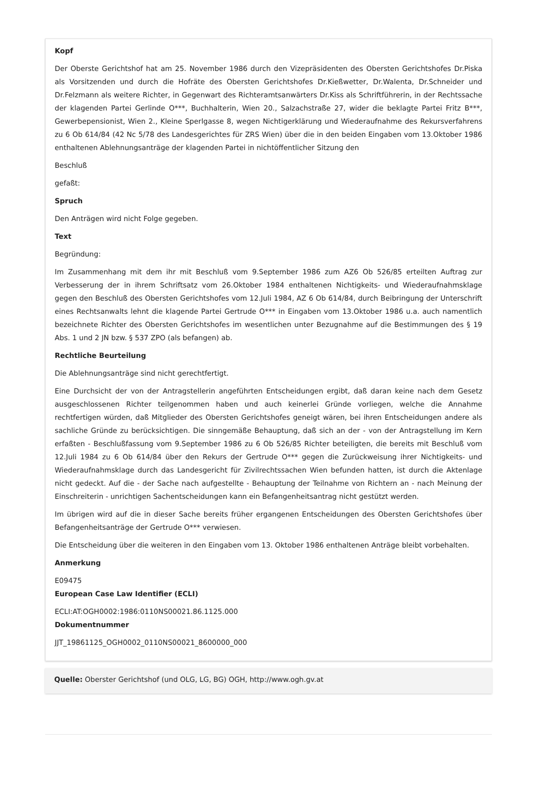Kopf
Der Oberste Gerichtshof hat am 25. November 1986 durch den Vizepräsidenten des Obersten Gerichtshofes Dr.Piska als Vorsitzenden und durch die Hofräte des Obersten Gerichtshofes Dr.Kießwetter, Dr.Walenta, Dr.Schneider und Dr.Felzmann als weitere Richter, in Gegenwart des Richteramtsanwärters Dr.Kiss als Schriftführerin, in der Rechtssache der klagenden Partei Gerlinde O***, Buchhalterin, Wien 20., Salzachstraße 27, wider die beklagte Partei Fritz B***, Gewerbepensionist, Wien 2., Kleine Sperlgasse 8, wegen Nichtigerklärung und Wiederaufnahme des Rekursverfahrens zu 6 Ob 614/84 (42 Nc 5/78 des Landesgerichtes für ZRS Wien) über die in den beiden Eingaben vom 13.Oktober 1986 enthaltenen Ablehnungsanträge der klagenden Partei in nichtöffentlicher Sitzung den
Beschluß
gefaßt:
Spruch
Den Anträgen wird nicht Folge gegeben.
Text
Begründung:
Im Zusammenhang mit dem ihr mit Beschluß vom 9.September 1986 zum AZ6 Ob 526/85 erteilten Auftrag zur Verbesserung der in ihrem Schriftsatz vom 26.Oktober 1984 enthaltenen Nichtigkeits- und Wiederaufnahmsklage gegen den Beschluß des Obersten Gerichtshofes vom 12.Juli 1984, AZ 6 Ob 614/84, durch Beibringung der Unterschrift eines Rechtsanwalts lehnt die klagende Partei Gertrude O*** in Eingaben vom 13.Oktober 1986 u.a. auch namentlich bezeichnete Richter des Obersten Gerichtshofes im wesentlichen unter Bezugnahme auf die Bestimmungen des § 19 Abs. 1 und 2 JN bzw. § 537 ZPO (als befangen) ab.
Rechtliche Beurteilung
Die Ablehnungsanträge sind nicht gerechtfertigt.
Eine Durchsicht der von der Antragstellerin angeführten Entscheidungen ergibt, daß daran keine nach dem Gesetz ausgeschlossenen Richter teilgenommen haben und auch keinerlei Gründe vorliegen, welche die Annahme rechtfertigen würden, daß Mitglieder des Obersten Gerichtshofes geneigt wären, bei ihren Entscheidungen andere als sachliche Gründe zu berücksichtigen. Die sinngemäße Behauptung, daß sich an der - von der Antragstellung im Kern erfaßten - Beschlußfassung vom 9.September 1986 zu 6 Ob 526/85 Richter beteiligten, die bereits mit Beschluß vom 12.Juli 1984 zu 6 Ob 614/84 über den Rekurs der Gertrude O*** gegen die Zurückweisung ihrer Nichtigkeits- und Wiederaufnahmsklage durch das Landesgericht für Zivilrechtssachen Wien befunden hatten, ist durch die Aktenlage nicht gedeckt. Auf die - der Sache nach aufgestellte - Behauptung der Teilnahme von Richtern an - nach Meinung der Einschreiterin - unrichtigen Sachentscheidungen kann ein Befangenheitsantrag nicht gestützt werden.
Im übrigen wird auf die in dieser Sache bereits früher ergangenen Entscheidungen des Obersten Gerichtshofes über Befangenheitsanträge der Gertrude O*** verwiesen.
Die Entscheidung über die weiteren in den Eingaben vom 13. Oktober 1986 enthaltenen Anträge bleibt vorbehalten.
Anmerkung
E09475
European Case Law Identifier (ECLI)
ECLI:AT:OGH0002:1986:0110NS00021.86.1125.000
Dokumentnummer
JJT_19861125_OGH0002_0110NS00021_8600000_000
Quelle: Oberster Gerichtshof (und OLG, LG, BG) OGH, http://www.ogh.gv.at